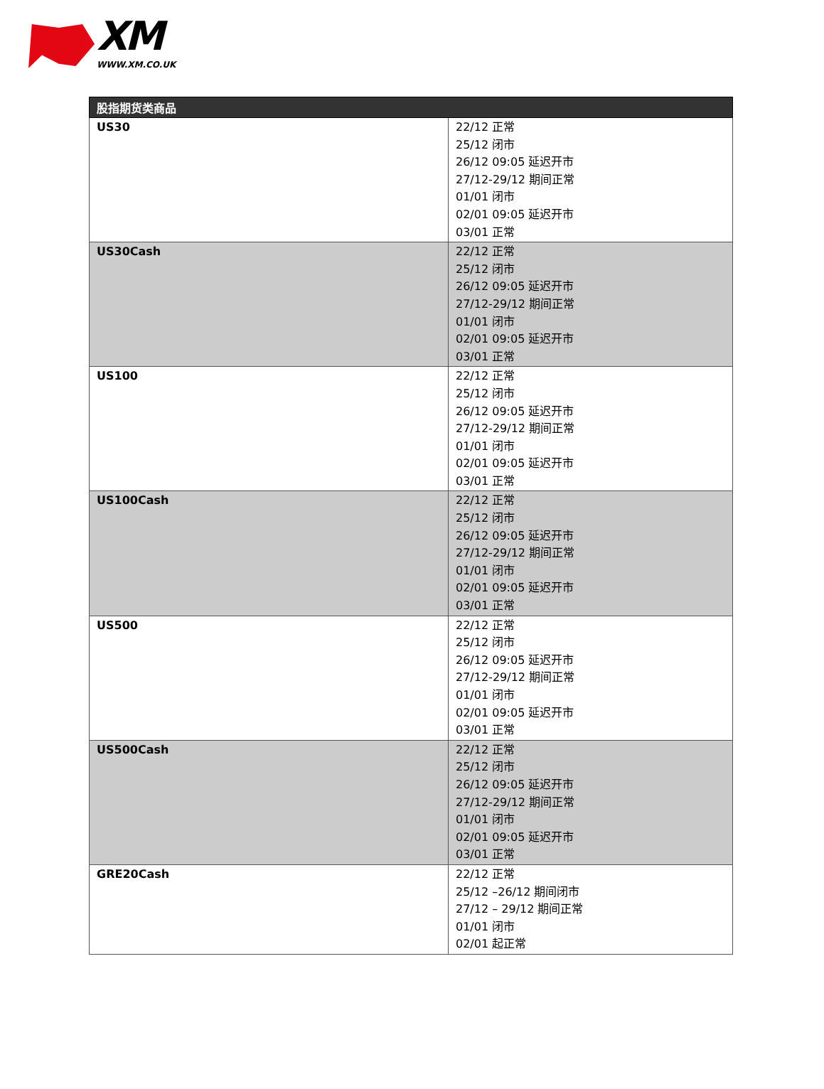XM
WWW.XM.CO.UK
| 股指期货类商品 | |
| --- | --- |
| US30 | 22/12 正常 25/12 闭市 26/12 09:05 延迟开市 27/12-29/12 期间正常 01/01 闭市 02/01 09:05 延迟开市 03/01 正常 |
| US30Cash | 22/12 正常 25/12 闭市 26/12 09:05 延迟开市 27/12-29/12 期间正常 01/01 闭市 02/01 09:05 延迟开市 03/01 正常 |
| US100 | 22/12 正常 25/12 闭市 26/12 09:05 延迟开市 27/12-29/12 期间正常 01/01 闭市 02/01 09:05 延迟开市 03/01 正常 |
| US100Cash | 22/12 正常 25/12 闭市 26/12 09:05 延迟开市 27/12-29/12 期间正常 01/01 闭市 02/01 09:05 延迟开市 03/01 正常 |
| US500 | 22/12 正常 25/12 闭市 26/12 09:05 延迟开市 27/12-29/12 期间正常 01/01 闭市 02/01 09:05 延迟开市 03/01 正常 |
| US500Cash | 22/12 正常 25/12 闭市 26/12 09:05 延迟开市 27/12-29/12 期间正常 01/01 闭市 02/01 09:05 延迟开市 03/01 正常 |
| GRE20Cash | 22/12 正常 25/12 –26/12 期间闭市 27/12 – 29/12 期间正常 01/01 闭市 02/01 起正常 |